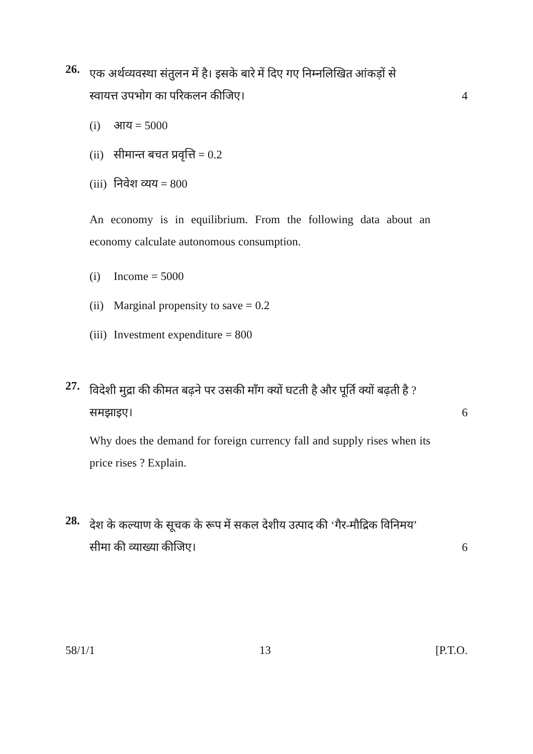26.
एक अर्थव्यवस्था संतुलन में है। इसके बारे में दिए गए निम्नलिखित आंकड़ों से
स्वायत्त उपभोग का परिकलन कीजिए। 4
(i) आय = 5000
(ii) सीमान्त बचत प्रवृत्ति = 0.2
(iii) निवेश व्यय = 800
An economy is in equilibrium. From the following data about an economy calculate autonomous consumption.
(i) Income = 5000
(ii) Marginal propensity to save = 0.2
(iii) Investment expenditure = 800
27.
विदेशी मुद्रा की कीमत बढ़ने पर उसकी माँग क्यों घटती है और पूर्ति क्यों बढ़ती है ?
समझाइए। 6
Why does the demand for foreign currency fall and supply rises when its price rises ? Explain.
28.
देश के कल्याण के सूचक के रूप में सकल देशीय उत्पाद की ‘गैर-मौद्रिक विनिमय’
सीमा की व्याख्या कीजिए। 6
58/1/1 13 [P.T.O.